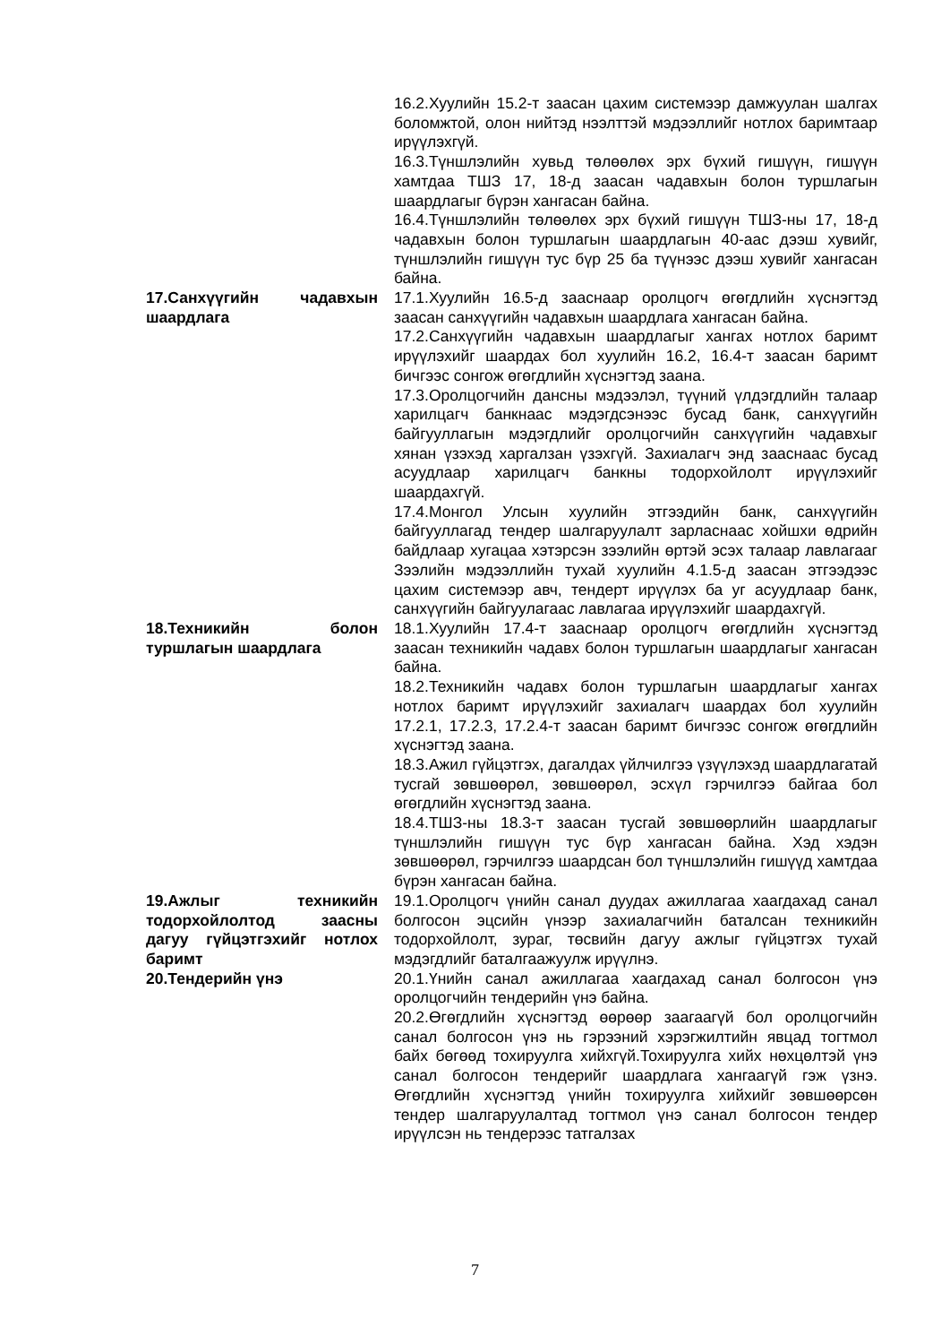16.2.Хуулийн 15.2-т заасан цахим системээр дамжуулан шалгах боломжтой, олон нийтэд нээлттэй мэдээллийг нотлох баримтаар ирүүлэхгүй.
16.3.Түншлэлийн хувьд төлөөлөх эрх бүхий гишүүн, гишүүн хамтдаа ТШЗ 17, 18-д заасан чадавхын болон туршлагын шаардлагыг бүрэн хангасан байна.
16.4.Түншлэлийн төлөөлөх эрх бүхий гишүүн ТШЗ-ны 17, 18-д чадавхын болон туршлагын шаардлагын 40-аас дээш хувийг, түншлэлийн гишүүн тус бүр 25 ба түүнээс дээш хувийг хангасан байна.
17.Санхүүгийн чадавхын шаардлага
17.1.Хуулийн 16.5-д зааснаар оролцогч өгөгдлийн хүснэгтэд заасан санхүүгийн чадавхын шаардлага хангасан байна.
17.2.Санхүүгийн чадавхын шаардлагыг хангах нотлох баримт ирүүлэхийг шаардах бол хуулийн 16.2, 16.4-т заасан баримт бичгээс сонгож өгөгдлийн хүснэгтэд заана.
17.3.Оролцогчийн дансны мэдээлэл, түүний үлдэгдлийн талаар харилцагч банкнаас мэдэгдсэнээс бусад банк, санхүүгийн байгууллагын мэдэгдлийг оролцогчийн санхүүгийн чадавхыг хянан үзэхэд харгалзан үзэхгүй. Захиалагч энд зааснаас бусад асуудлаар харилцагч банкны тодорхойлолт ирүүлэхийг шаардахгүй.
17.4.Монгол Улсын хуулийн этгээдийн банк, санхүүгийн байгууллагад тендер шалгаруулалт зарласнаас хойшхи өдрийн байдлаар хугацаа хэтэрсэн зээлийн өртэй эсэх талаар лавлагааг Зээлийн мэдээллийн тухай хуулийн 4.1.5-д заасан этгээдээс цахим системээр авч, тендерт ирүүлэх ба уг асуудлаар банк, санхүүгийн байгуулагаас лавлагаа ирүүлэхийг шаардахгүй.
18.Техникийн болон туршлагын шаардлага
18.1.Хуулийн 17.4-т зааснаар оролцогч өгөгдлийн хүснэгтэд заасан техникийн чадавх болон туршлагын шаардлагыг хангасан байна.
18.2.Техникийн чадавх болон туршлагын шаардлагыг хангах нотлох баримт ирүүлэхийг захиалагч шаардах бол хуулийн 17.2.1, 17.2.3, 17.2.4-т заасан баримт бичгээс сонгож өгөгдлийн хүснэгтэд заана.
18.3.Ажил гүйцэтгэх, дагалдах үйлчилгээ үзүүлэхэд шаардлагатай тусгай зөвшөөрөл, зөвшөөрөл, эсхүл гэрчилгээ байгаа бол өгөгдлийн хүснэгтэд заана.
18.4.ТШЗ-ны 18.3-т заасан тусгай зөвшөөрлийн шаардлагыг түншлэлийн гишүүн тус бүр хангасан байна. Хэд хэдэн зөвшөөрөл, гэрчилгээ шаардсан бол түншлэлийн гишүүд хамтдаа бүрэн хангасан байна.
19.Ажлыг техникийн тодорхойлолтод заасны дагуу гүйцэтгэхийг нотлох баримт
19.1.Оролцогч үнийн санал дуудах ажиллагаа хаагдахад санал болгосон эцсийн үнээр захиалагчийн баталсан техникийн тодорхойлолт, зураг, төсвийн дагуу ажлыг гүйцэтгэх тухай мэдэгдлийг баталгаажуулж ирүүлнэ.
20.Тендерийн үнэ 20.1.Үнийн санал ажиллагаа хаагдахад санал болгосон үнэ оролцогчийн тендерийн үнэ байна.
20.2.Өгөгдлийн хүснэгтэд өөрөөр заагаагүй бол оролцогчийн санал болгосон үнэ нь гэрээний хэрэгжилтийн явцад тогтмол байх бөгөөд тохируулга хийхгүй.Тохируулга хийх нөхцөлтэй үнэ санал болгосон тендерийг шаардлага хангаагүй гэж үзнэ. Өгөгдлийн хүснэгтэд үнийн тохируулга хийхийг зөвшөөрсөн тендер шалгаруулалтад тогтмол үнэ санал болгосон тендер ирүүлсэн нь тендерээс татгалзах
7